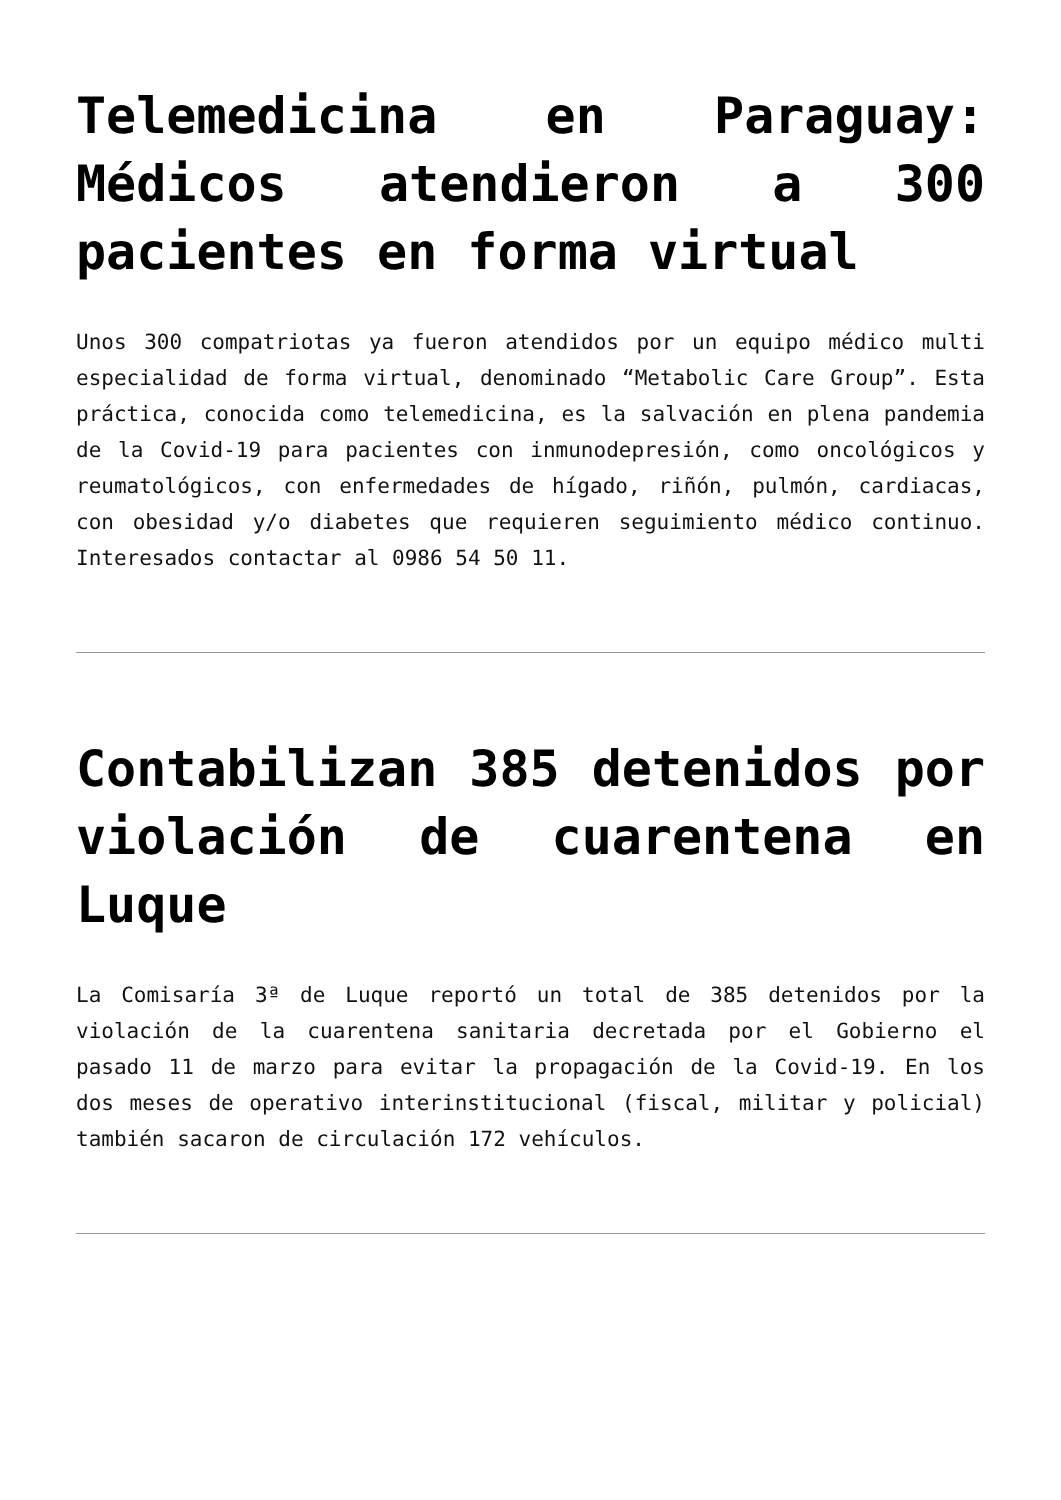Telemedicina en Paraguay: Médicos atendieron a 300 pacientes en forma virtual
Unos 300 compatriotas ya fueron atendidos por un equipo médico multi especialidad de forma virtual, denominado “Metabolic Care Group”. Esta práctica, conocida como telemedicina, es la salvación en plena pandemia de la Covid-19 para pacientes con inmunodepresión, como oncológicos y reumatológicos, con enfermedades de hígado, riñón, pulmón, cardiacas, con obesidad y/o diabetes que requieren seguimiento médico continuo. Interesados contactar al 0986 54 50 11.
Contabilizan 385 detenidos por violación de cuarentena en Luque
La Comisaría 3ª de Luque reportó un total de 385 detenidos por la violación de la cuarentena sanitaria decretada por el Gobierno el pasado 11 de marzo para evitar la propagación de la Covid-19. En los dos meses de operativo interinstitucional (fiscal, militar y policial) también sacaron de circulación 172 vehículos.